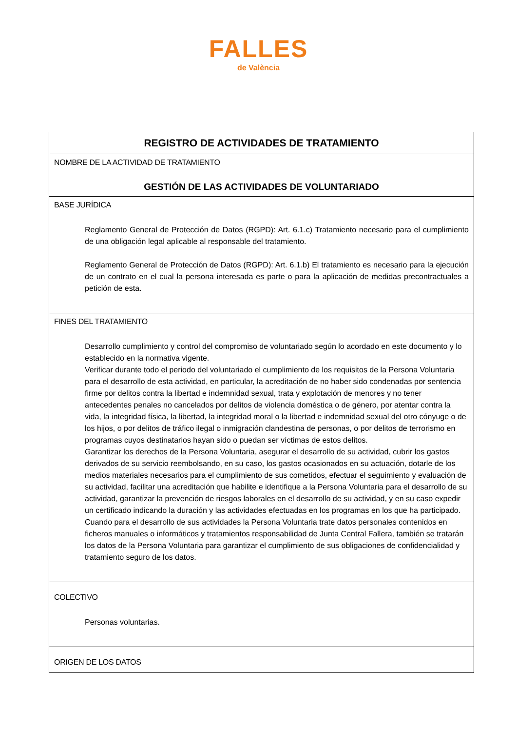FALLES
de València
| REGISTRO DE ACTIVIDADES DE TRATAMIENTO |
| NOMBRE DE LA ACTIVIDAD DE TRATAMIENTO GESTIÓN DE LAS ACTIVIDADES DE VOLUNTARIADO |
| BASE JURÍDICA Reglamento General de Protección de Datos (RGPD): Art. 6.1.c) Tratamiento necesario para el cumplimiento de una obligación legal aplicable al responsable del tratamiento. Reglamento General de Protección de Datos (RGPD): Art. 6.1.b) El tratamiento es necesario para la ejecución de un contrato en el cual la persona interesada es parte o para la aplicación de medidas precontractuales a petición de esta. |
| FINES DEL TRATAMIENTO Desarrollo cumplimiento y control del compromiso de voluntariado según lo acordado en este documento y lo establecido en la normativa vigente. Verificar durante todo el periodo del voluntariado el cumplimiento de los requisitos de la Persona Voluntaria para el desarrollo de esta actividad, en particular, la acreditación de no haber sido condenadas por sentencia firme por delitos contra la libertad e indemnidad sexual, trata y explotación de menores y no tener antecedentes penales no cancelados por delitos de violencia doméstica o de género, por atentar contra la vida, la integridad física, la libertad, la integridad moral o la libertad e indemnidad sexual del otro cónyuge o de los hijos, o por delitos de tráfico ilegal o inmigración clandestina de personas, o por delitos de terrorismo en programas cuyos destinatarios hayan sido o puedan ser víctimas de estos delitos. Garantizar los derechos de la Persona Voluntaria, asegurar el desarrollo de su actividad, cubrir los gastos derivados de su servicio reembolsando, en su caso, los gastos ocasionados en su actuación, dotarle de los medios materiales necesarios para el cumplimiento de sus cometidos, efectuar el seguimiento y evaluación de su actividad, facilitar una acreditación que habilite e identifique a la Persona Voluntaria para el desarrollo de su actividad, garantizar la prevención de riesgos laborales en el desarrollo de su actividad, y en su caso expedir un certificado indicando la duración y las actividades efectuadas en los programas en los que ha participado. Cuando para el desarrollo de sus actividades la Persona Voluntaria trate datos personales contenidos en ficheros manuales o informáticos y tratamientos responsabilidad de Junta Central Fallera, también se tratarán los datos de la Persona Voluntaria para garantizar el cumplimiento de sus obligaciones de confidencialidad y tratamiento seguro de los datos. |
| COLECTIVO Personas voluntarias. |
| ORIGEN DE LOS DATOS |